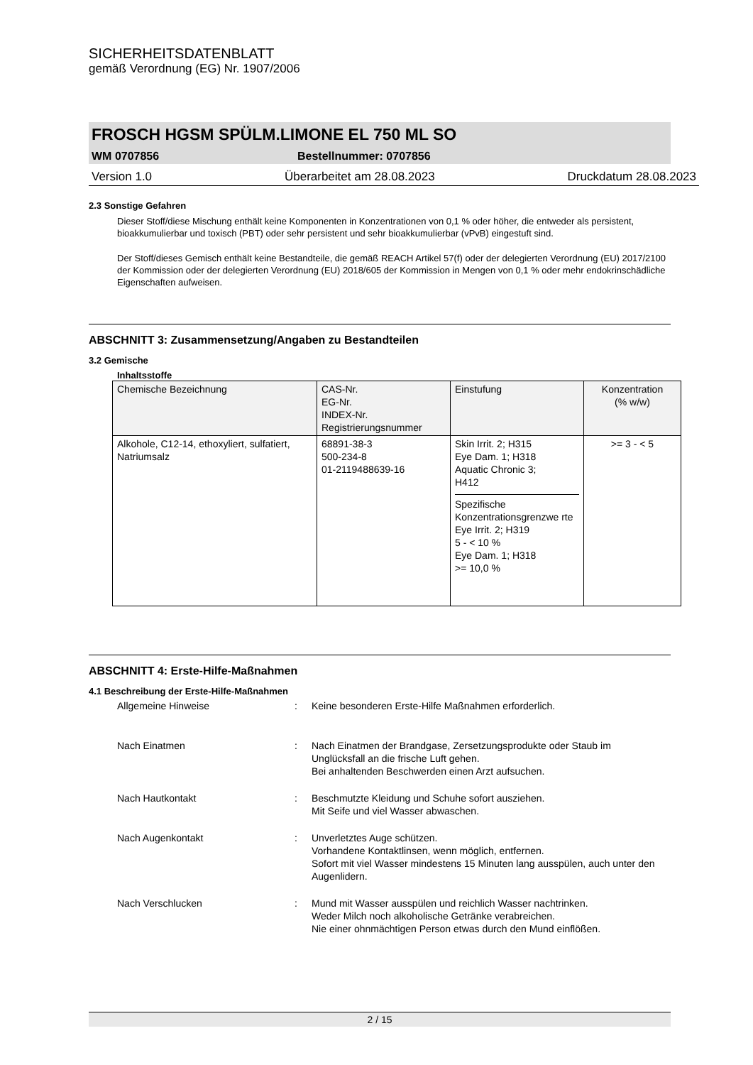SICHERHEITSDATENBLATT
gemäß Verordnung (EG) Nr. 1907/2006
FROSCH HGSM SPÜLM.LIMONE EL 750 ML SO
WM 0707856 Bestellnummer: 0707856
Version 1.0 Überarbeitet am 28.08.2023 Druckdatum 28.08.2023
2.3 Sonstige Gefahren
Dieser Stoff/diese Mischung enthält keine Komponenten in Konzentrationen von 0,1 % oder höher, die entweder als persistent, bioakkumulierbar und toxisch (PBT) oder sehr persistent und sehr bioakkumulierbar (vPvB) eingestuft sind.
Der Stoff/dieses Gemisch enthält keine Bestandteile, die gemäß REACH Artikel 57(f) oder der delegierten Verordnung (EU) 2017/2100 der Kommission oder der delegierten Verordnung (EU) 2018/605 der Kommission in Mengen von 0,1 % oder mehr endokrinschädliche Eigenschaften aufweisen.
ABSCHNITT 3: Zusammensetzung/Angaben zu Bestandteilen
3.2 Gemische
Inhaltsstoffe
| Chemische Bezeichnung | CAS-Nr. EG-Nr. INDEX-Nr. Registrierungsnummer | Einstufung | Konzentration (% w/w) |
| --- | --- | --- | --- |
| Alkohole, C12-14, ethoxyliert, sulfatiert, Natriumsalz | 68891-38-3 500-234-8 01-2119488639-16 | Skin Irrit. 2; H315 Eye Dam. 1; H318 Aquatic Chronic 3; H412 Spezifische Konzentrationsgrenzwe rte Eye Irrit. 2; H319 5 - < 10 % Eye Dam. 1; H318 >= 10,0 % | >= 3 - < 5 |
ABSCHNITT 4: Erste-Hilfe-Maßnahmen
4.1 Beschreibung der Erste-Hilfe-Maßnahmen
Allgemeine Hinweise: Keine besonderen Erste-Hilfe Maßnahmen erforderlich.
Nach Einatmen: Nach Einatmen der Brandgase, Zersetzungsprodukte oder Staub im Unglücksfall an die frische Luft gehen.
Bei anhaltenden Beschwerden einen Arzt aufsuchen.
Nach Hautkontakt: Beschmutzte Kleidung und Schuhe sofort ausziehen.
Mit Seife und viel Wasser abwaschen.
Nach Augenkontakt: Unverletztes Auge schützen.
Vorhandene Kontaktlinsen, wenn möglich, entfernen.
Sofort mit viel Wasser mindestens 15 Minuten lang ausspülen, auch unter den Augenlidern.
Nach Verschlucken: Mund mit Wasser ausspülen und reichlich Wasser nachtrinken.
Weder Milch noch alkoholische Getränke verabreichen.
Nie einer ohnmächtigen Person etwas durch den Mund einflößen.
2 / 15